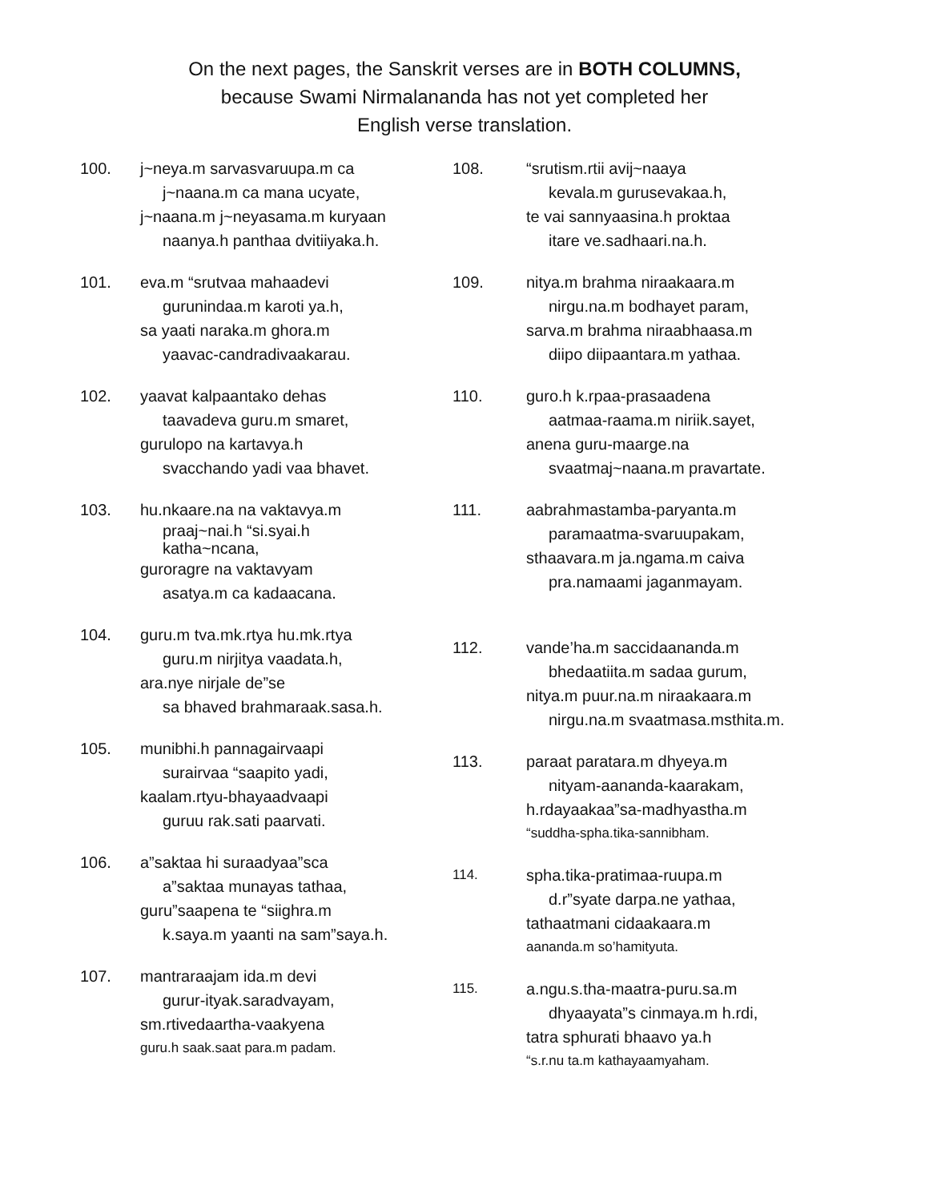On the next pages, the Sanskrit verses are in BOTH COLUMNS,
because Swami Nirmalananda has not yet completed her
English verse translation.
100. j~neya.m sarvasvaruupa.m ca
j~naana.m ca mana ucyate,
j~naana.m j~neyasama.m kuryaan
naanya.h panthaa dvitiiyaka.h.
101. eva.m “srutvaa mahaadevi
gurunindaa.m karoti ya.h,
sa yaati naraka.m ghora.m
yaavac-candradivaakarau.
102. yaavat kalpaantako dehas
taavadeva guru.m smaret,
gurulopo na kartavya.h
svacchando yadi vaa bhavet.
103. hu.nkaare.na na vaktavya.m
praaj~nai.h “si.syai.h
katha~ncana,
guroragre na vaktavyam
asatya.m ca kadaacana.
104. guru.m tva.mk.rtya hu.mk.rtya
guru.m nirjitya vaadata.h,
ara.nye nirjale de”se
sa bhaved brahmaraak.sasa.h.
105. munibhi.h pannagairvaapi
surairvaa “saapito yadi,
kaalam.rtyu-bhayaadvaapi
guruu rak.sati paarvati.
106. a”saktaa hi suraadyaa”sca
a”saktaa munayas tathaa,
guru”saapena te “siighra.m
k.saya.m yaanti na sam”saya.h.
107. mantraraajam ida.m devi
gurur-ityak.saradvayam,
sm.rtivedaartha-vaakyena
guru.h saak.saat para.m padam.
108. “srutism.rtii avij~naaya
kevala.m gurusevakaa.h,
te vai sannyaasina.h proktaa
itare ve.sadhaari.na.h.
109. nitya.m brahma niraakaara.m
nirgu.na.m bodhayet param,
sarva.m brahma niraabhaasa.m
diipo diipaantara.m yathaa.
110. guro.h k.rpaa-prasaadena
aatmaa-raama.m niriik.sayet,
anena guru-maarge.na
svaatmaj~naana.m pravartate.
111. aabrahmastamba-paryanta.m
paramaatma-svaruupakam,
sthaavara.m ja.ngama.m caiva
pra.namaami jaganmayam.
112. vande’ha.m saccidaananda.m
bhedaatiita.m sadaa gurum,
nitya.m puur.na.m niraakaara.m
nirgu.na.m svaatmasa.msthita.m.
113. paraat paratara.m dhyeya.m
nityam-aananda-kaarakam,
h.rdayaakaa”sa-madhyastha.m
“suddha-spha.tika-sannibham.
114.
spha.tika-pratimaa-ruupa.m
d.r”syate darpa.ne yathaa,
tathaatmani cidaakaara.m
aananda.m so’hamityuta.
115.
a.ngu.s.tha-maatra-puru.sa.m
dhyaayata”s cinmaya.m h.rdi,
tatra sphurati bhaavo ya.h
“s.r.nu ta.m kathayaamyaham.